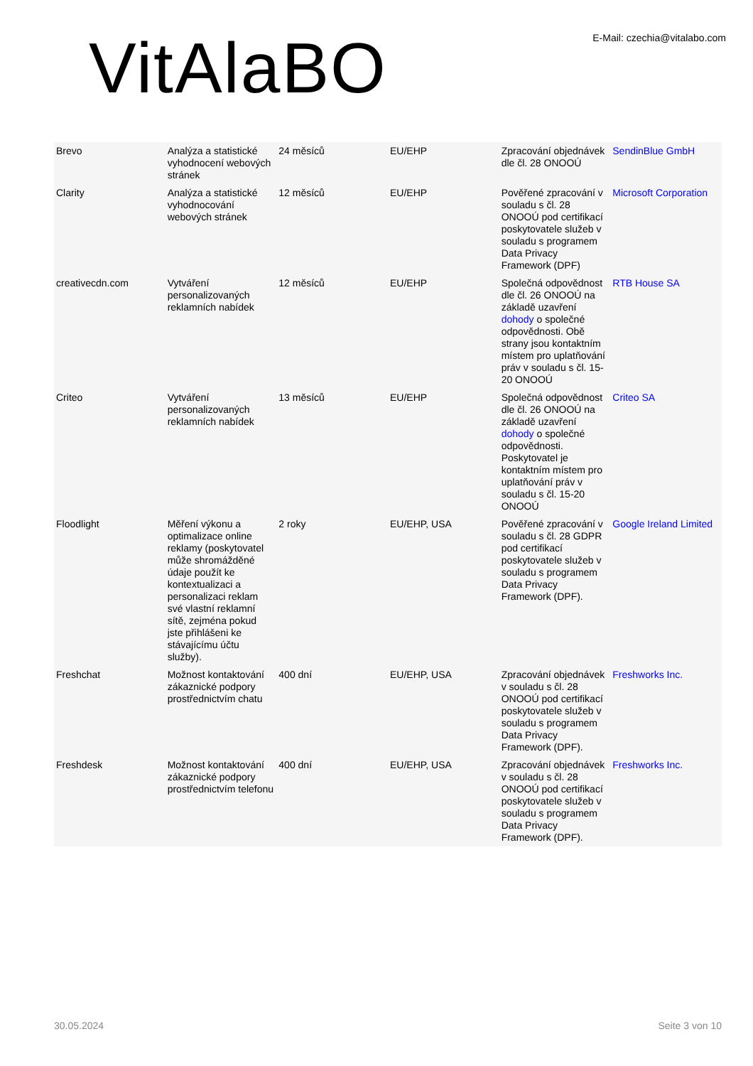VitAlaBO
E-Mail: czechia@vitalabo.com
| Brevo | Analýza a statistické vyhodnocení webových stránek | 24 měsíců | EU/EHP | Zpracování objednávek dle čl. 28 ONOOÚ | SendinBlue GmbH |
| Clarity | Analýza a statistické vyhodnocování webových stránek | 12 měsíců | EU/EHP | Pověřené zpracování v souladu s čl. 28 ONOOÚ pod certifikací poskytovatele služeb v souladu s programem Data Privacy Framework (DPF) | Microsoft Corporation |
| creativecdn.com | Vytváření personalizovaných reklamních nabídek | 12 měsíců | EU/EHP | Společná odpovědnost dle čl. 26 ONOOÚ na základě uzavření dohody o společné odpovědnosti. Obě strany jsou kontaktním místem pro uplatňování práv v souladu s čl. 15-20 ONOOÚ | RTB House SA |
| Criteo | Vytváření personalizovaných reklamních nabídek | 13 měsíců | EU/EHP | Společná odpovědnost dle čl. 26 ONOOÚ na základě uzavření dohody o společné odpovědnosti. Poskytovatel je kontaktním místem pro uplatňování práv v souladu s čl. 15-20 ONOOÚ | Criteo SA |
| Floodlight | Měření výkonu a optimalizace online reklamy (poskytovatel může shromážděné údaje použít ke kontextualizaci a personalizaci reklam své vlastní reklamní sítě, zejména pokud jste přihlášeni ke stávajícímu účtu služby). | 2 roky | EU/EHP, USA | Pověřené zpracování v souladu s čl. 28 GDPR pod certifikací poskytovatele služeb v souladu s programem Data Privacy Framework (DPF). | Google Ireland Limited |
| Freshchat | Možnost kontaktování zákaznické podpory prostřednictvím chatu | 400 dní | EU/EHP, USA | Zpracování objednávek v souladu s čl. 28 ONOOÚ pod certifikací poskytovatele služeb v souladu s programem Data Privacy Framework (DPF). | Freshworks Inc. |
| Freshdesk | Možnost kontaktování zákaznické podpory prostřednictvím telefonu | 400 dní | EU/EHP, USA | Zpracování objednávek v souladu s čl. 28 ONOOÚ pod certifikací poskytovatele služeb v souladu s programem Data Privacy Framework (DPF). | Freshworks Inc. |
30.05.2024 Seite 3 von 10